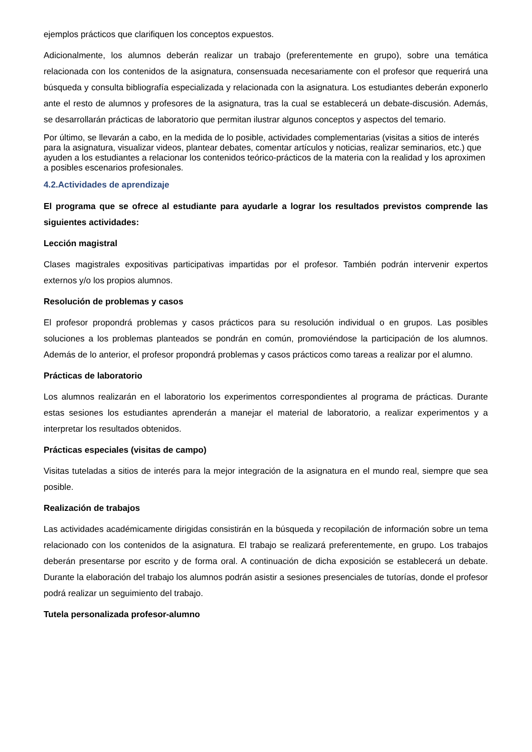ejemplos prácticos que clarifiquen los conceptos expuestos.
Adicionalmente, los alumnos deberán realizar un trabajo (preferentemente en grupo), sobre una temática relacionada con los contenidos de la asignatura, consensuada necesariamente con el profesor que requerirá una búsqueda y consulta bibliografía especializada y relacionada con la asignatura. Los estudiantes deberán exponerlo ante el resto de alumnos y profesores de la asignatura, tras la cual se establecerá un debate-discusión. Además, se desarrollarán prácticas de laboratorio que permitan ilustrar algunos conceptos y aspectos del temario.
Por último, se llevarán a cabo, en la medida de lo posible, actividades complementarias (visitas a sitios de interés para la asignatura, visualizar videos, plantear debates, comentar artículos y noticias, realizar seminarios, etc.) que ayuden a los estudiantes a relacionar los contenidos teórico-prácticos de la materia con la realidad y los aproximen a posibles escenarios profesionales.
4.2.Actividades de aprendizaje
El programa que se ofrece al estudiante para ayudarle a lograr los resultados previstos comprende las siguientes actividades:
Lección magistral
Clases magistrales expositivas participativas impartidas por el profesor. También podrán intervenir expertos externos y/o los propios alumnos.
Resolución de problemas y casos
El profesor propondrá problemas y casos prácticos para su resolución individual o en grupos. Las posibles soluciones a los problemas planteados se pondrán en común, promoviéndose la participación de los alumnos. Además de lo anterior, el profesor propondrá problemas y casos prácticos como tareas a realizar por el alumno.
Prácticas de laboratorio
Los alumnos realizarán en el laboratorio los experimentos correspondientes al programa de prácticas. Durante estas sesiones los estudiantes aprenderán a manejar el material de laboratorio, a realizar experimentos y a interpretar los resultados obtenidos.
Prácticas especiales (visitas de campo)
Visitas tuteladas a sitios de interés para la mejor integración de la asignatura en el mundo real, siempre que sea posible.
Realización de trabajos
Las actividades académicamente dirigidas consistirán en la búsqueda y recopilación de información sobre un tema relacionado con los contenidos de la asignatura. El trabajo se realizará preferentemente, en grupo. Los trabajos deberán presentarse por escrito y de forma oral. A continuación de dicha exposición se establecerá un debate. Durante la elaboración del trabajo los alumnos podrán asistir a sesiones presenciales de tutorías, donde el profesor podrá realizar un seguimiento del trabajo.
Tutela personalizada profesor-alumno